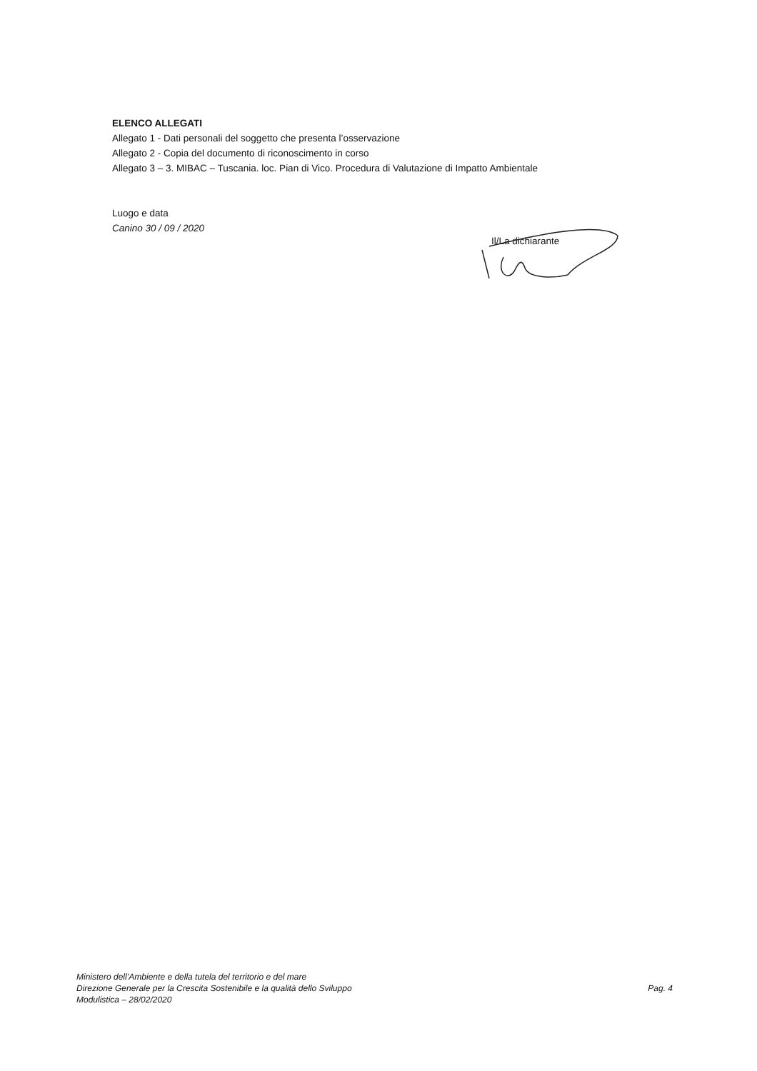ELENCO ALLEGATI
Allegato 1 - Dati personali del soggetto che presenta l’osservazione
Allegato 2 - Copia del documento di riconoscimento in corso
Allegato 3 – 3. MIBAC – Tuscania. loc. Pian di Vico. Procedura di Valutazione di Impatto Ambientale
Luogo e data
Canino 30 / 09 / 2020
Il/La dichiarante
Ministero dell’Ambiente e della tutela del territorio e del mare
Direzione Generale per la Crescita Sostenibile e la qualità dello Sviluppo
Modulistica – 28/02/2020
Pag. 4